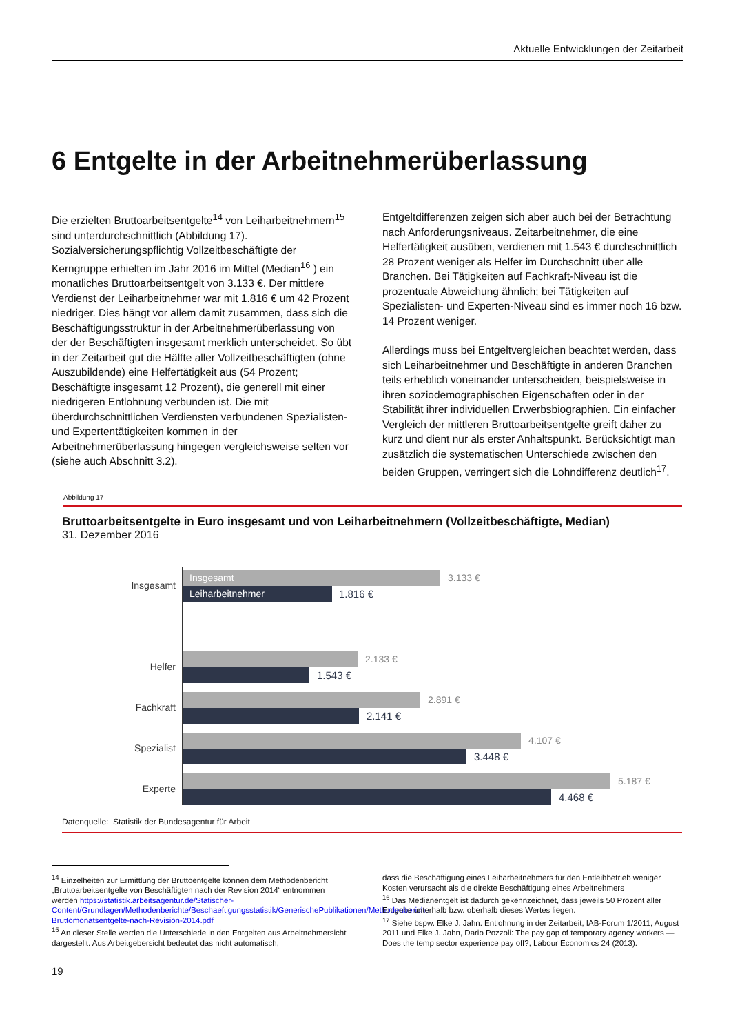Aktuelle Entwicklungen der Zeitarbeit
6 Entgelte in der Arbeitnehmerüberlassung
Die erzielten Bruttoarbeitsentgelte<sup>14</sup> von Leiharbeitnehmern<sup>15</sup> sind unterdurchschnittlich (Abbildung 17). Sozialversicherungspflichtig Vollzeitbeschäftigte der Kerngruppe erhielten im Jahr 2016 im Mittel (Median<sup>16</sup> ) ein monatliches Bruttoarbeitsentgelt von 3.133 €. Der mittlere Verdienst der Leiharbeitnehmer war mit 1.816 € um 42 Prozent niedriger. Dies hängt vor allem damit zusammen, dass sich die Beschäftigungsstruktur in der Arbeitnehmerüberlassung von der der Beschäftigten insgesamt merklich unterscheidet. So übt in der Zeitarbeit gut die Hälfte aller Vollzeitbeschäftigten (ohne Auszubildende) eine Helfertätigkeit aus (54 Prozent; Beschäftigte insgesamt 12 Prozent), die generell mit einer niedrigeren Entlohnung verbunden ist. Die mit überdurchschnittlichen Verdiensten verbundenen Spezialisten- und Expertentätigkeiten kommen in der Arbeitnehmerüberlassung hingegen vergleichsweise selten vor (siehe auch Abschnitt 3.2).
Entgeltdifferenzen zeigen sich aber auch bei der Betrachtung nach Anforderungsniveaus. Zeitarbeitnehmer, die eine Helfertätigkeit ausüben, verdienen mit 1.543 € durchschnittlich 28 Prozent weniger als Helfer im Durchschnitt über alle Branchen. Bei Tätigkeiten auf Fachkraft-Niveau ist die prozentuale Abweichung ähnlich; bei Tätigkeiten auf Spezialisten- und Experten-Niveau sind es immer noch 16 bzw. 14 Prozent weniger.
Allerdings muss bei Entgeltvergleichen beachtet werden, dass sich Leiharbeitnehmer und Beschäftigte in anderen Branchen teils erheblich voneinander unterscheiden, beispielsweise in ihren soziodemographischen Eigenschaften oder in der Stabilität ihrer individuellen Erwerbsbiographien. Ein einfacher Vergleich der mittleren Bruttoarbeitsentgelte greift daher zu kurz und dient nur als erster Anhaltspunkt. Berücksichtigt man zusätzlich die systematischen Unterschiede zwischen den beiden Gruppen, verringert sich die Lohndifferenz deutlich<sup>17</sup>.
Abbildung 17
Bruttoarbeitsentgelte in Euro insgesamt und von Leiharbeitnehmern (Vollzeitbeschäftigte, Median)
31. Dezember 2016
Insgesamt
Insgesamt 3.133 €
Leiharbeitnehmer 1.816 €
Helfer
2.133 €
1.543 €
Fachkraft
2.891 €
2.141 €
Spezialist
4.107 €
3.448 €
Experte
5.187 €
4.468 €
Datenquelle: Statistik der Bundesagentur für Arbeit
<sup>14</sup> Einzelheiten zur Ermittlung der Bruttoentgelte können dem Methodenbericht „Bruttoarbeitsentgelte von Beschäftigten nach der Revision 2014“ entnommen werden https://statistik.arbeitsagentur.de/Statischer-Content/Grundlagen/Methodenberichte/Beschaeftigungsstatistik/GenerischePublikationen/Methodenbericht-Bruttomonatsentgelte-nach-Revision-2014.pdf
<sup>15</sup> An dieser Stelle werden die Unterschiede in den Entgelten aus Arbeitnehmersicht dargestellt. Aus Arbeitgebersicht bedeutet das nicht automatisch,
dass die Beschäftigung eines Leiharbeitnehmers für den Entleihbetrieb weniger Kosten verursacht als die direkte Beschäftigung eines Arbeitnehmers
<sup>16</sup> Das Medianentgelt ist dadurch gekennzeichnet, dass jeweils 50 Prozent aller Entgelte unterhalb bzw. oberhalb dieses Wertes liegen.
<sup>17</sup> Siehe bspw. Elke J. Jahn: Entlohnung in der Zeitarbeit, IAB-Forum 1/2011, August 2011 und Elke J. Jahn, Dario Pozzoli: The pay gap of temporary agency workers — Does the temp sector experience pay off?, Labour Economics 24 (2013).
19